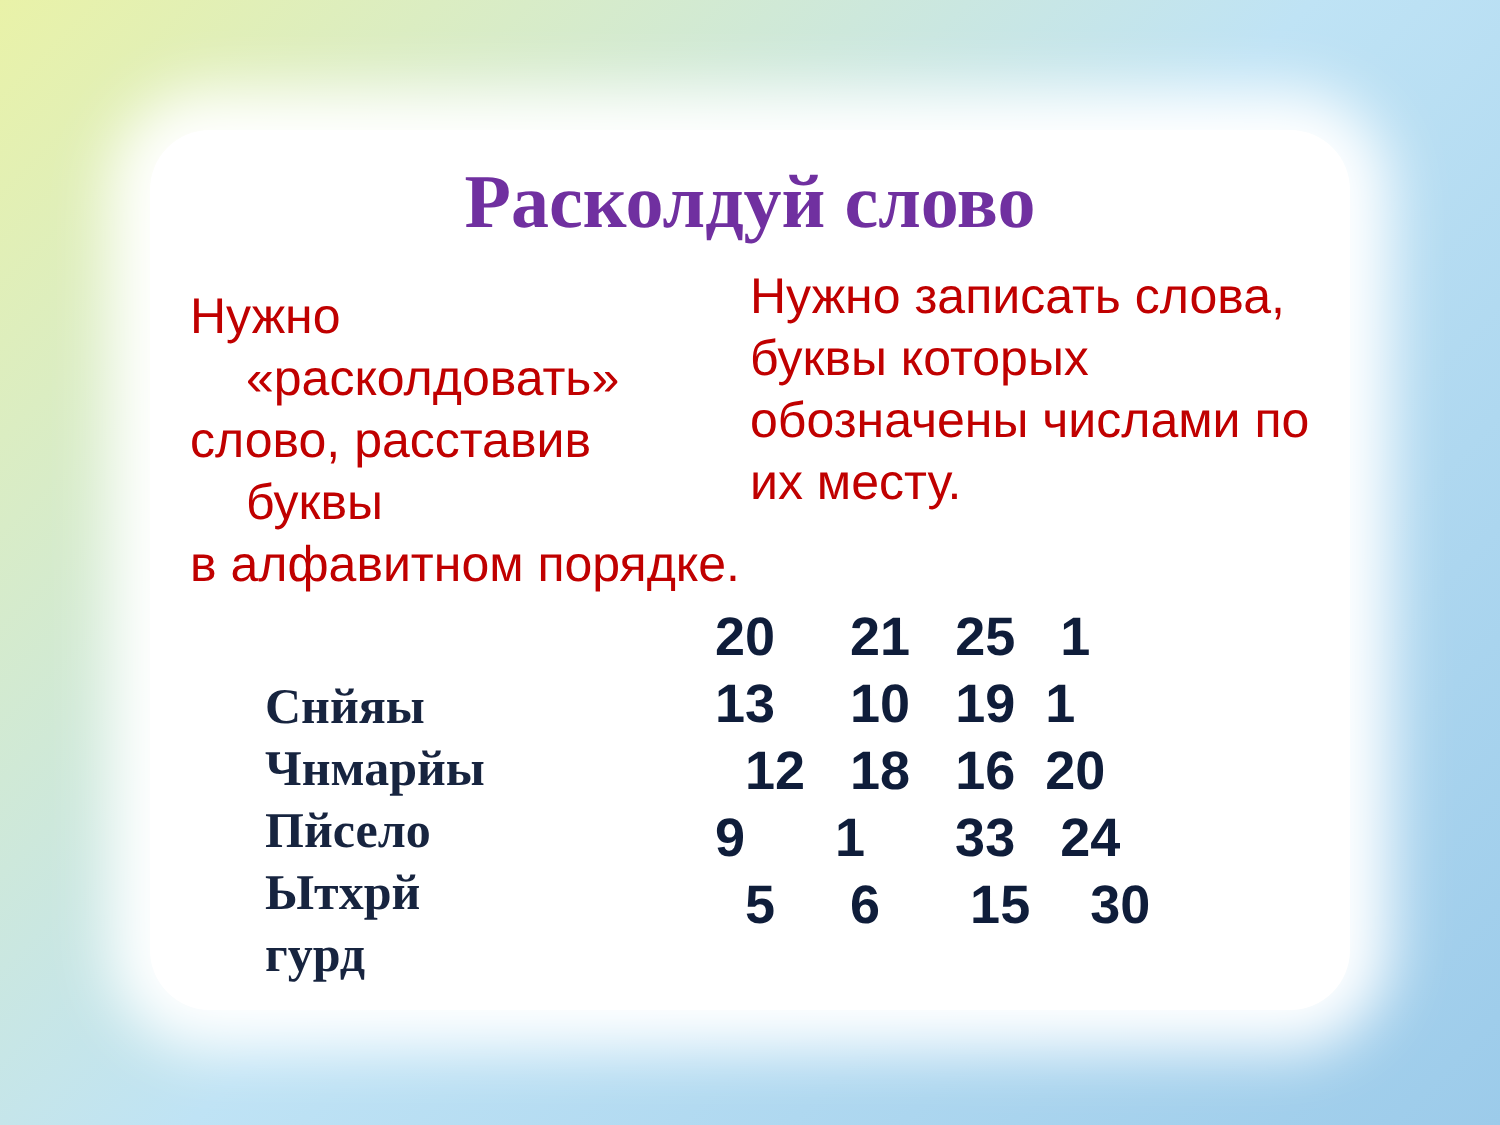Расколдуй слово
Нужно
«расколдовать»
слово, расставив
буквы
в алфавитном порядке.
Снйяы
Чнмарйы
Пйсело
Ытхрй
гурд
Нужно записать слова, буквы которых обозначены числами по их месту.
20 21 25 1 13 10 19 1 12 18 16 20 9 1 33 24 5 6 15 30